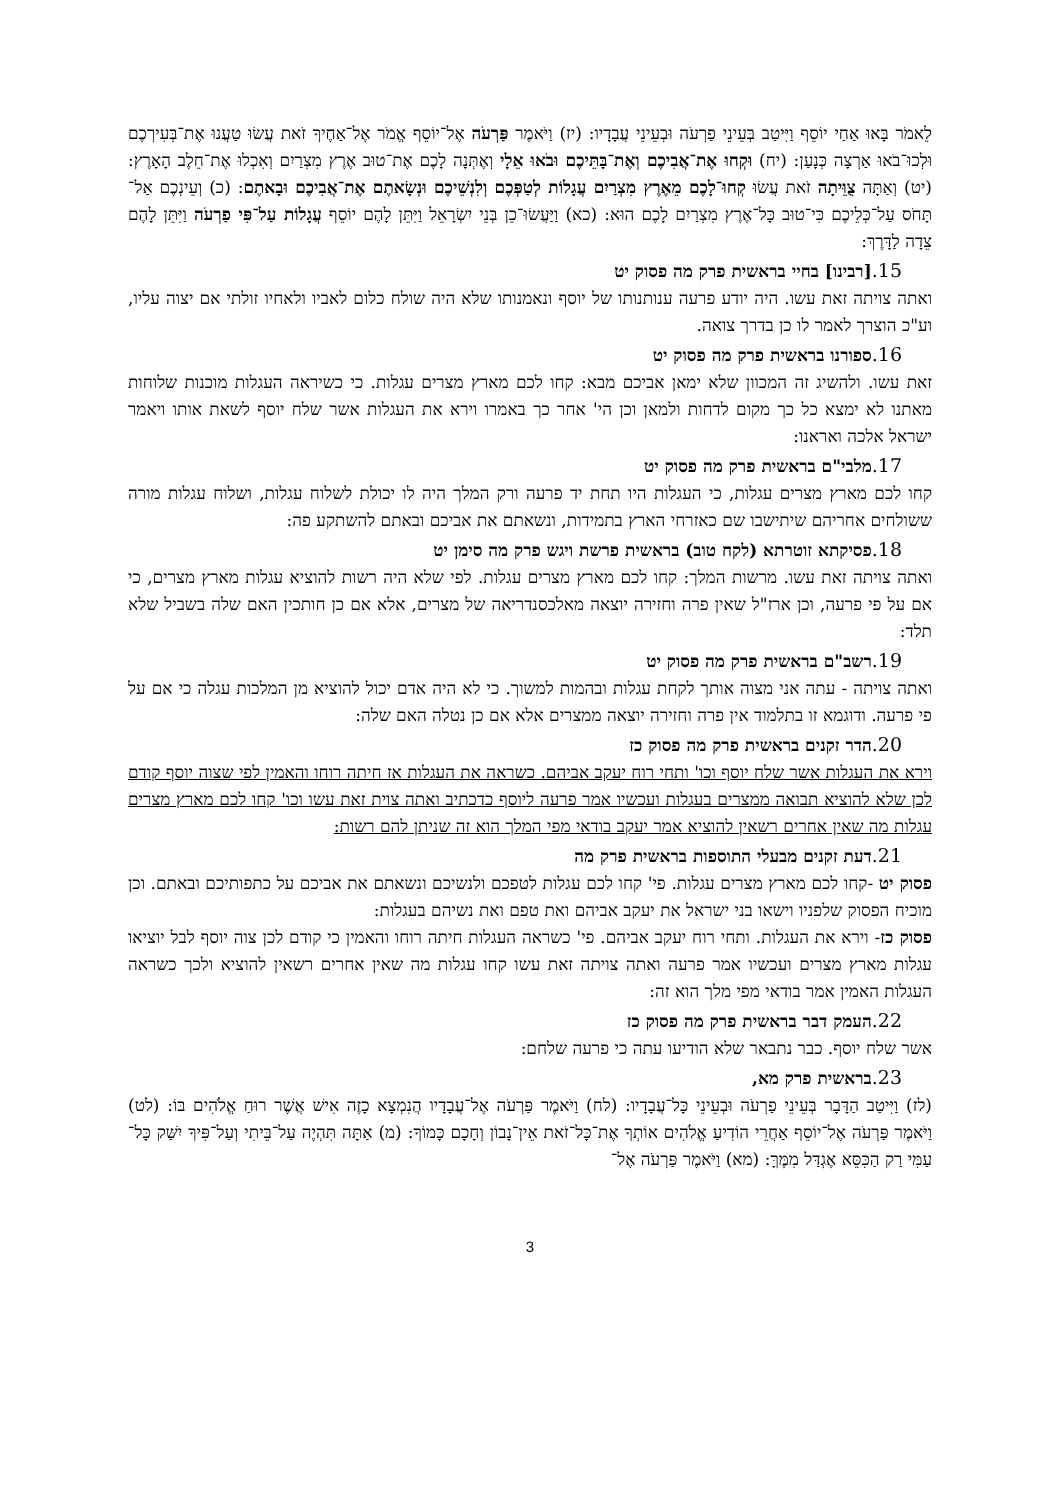לֵאמֹר בָּאוּ אַחַי יוֹסֵף וַיִּיטַב בְּעֵינֵי פַרְעֹה וּבְעֵינֵי עֲבָדָיו: (יז) וַיֹּאמֶר פַּרְעֹה אֶל־יוֹסֵף אֱמֹר אֶל־אַחֶיךָ זֹאת עֲשׂוּ טַעֲנוּ אֶת־בְּעִירְכֶם וּלְכוּ־בֹאוּ אַרְצָה כְּנָעַן: (יח) וּקְחוּ אֶת־אֲבִיכֶם וְאֶת־בָּתֵּיכֶם וּבֹאוּ אֵלָי וְאֶתְּנָה לָכֶם אֶת־טוּב אֶרֶץ מִצְרַיִם וְאִכְלוּ אֶת־חֵלֶב הָאָרֶץ: (יט) וְאַתָּה צֻוֵּיתָה זֹאת עֲשׂוּ קְחוּ־לָכֶם מֵאֶרֶץ מִצְרַיִם עֲגָלוֹת לְטַפְּכֶם וְלִנְשֵׁיכֶם וּנְשָׂאתֶם אֶת־אֲבִיכֶם וּבָאתֶם: (כ) וְעֵינְכֶם אַל־תָּחֹס עַל־כְּלֵיכֶם כִּי־טוּב כָּל־אֶרֶץ מִצְרַיִם לָכֶם הוּא: (כא) וַיַּעֲשׂוּ־כֵן בְּנֵי יִשְׂרָאֵל וַיִּתֵּן לָהֶם יוֹסֵף עֲגָלוֹת עַל־פִּי פַרְעֹה וַיִּתֵּן לָהֶם צֵדָה לַדָּרֶךְ:
15.[רבינו] בחיי בראשית פרק מה פסוק יט
ואתה צויתה זאת עשו. היה יודע פרעה ענותנותו של יוסף ונאמנותו שלא היה שולח כלום לאביו ולאחיו זולתי אם יצוה עליו, וע"כ הוצרך לאמר לו כן בדרך צואה.
16. ספורנו בראשית פרק מה פסוק יט
זאת עשו. ולהשיג זה המכוון שלא ימאן אביכם מבא: קחו לכם מארץ מצרים עגלות. כי כשיראה העגלות מוכנות שלוחות מאתנו לא ימצא כל כך מקום לדחות ולמאן וכן הי' אחר כך באמרו וירא את העגלות אשר שלח יוסף לשאת אותו ויאמר ישראל אלכה ואראנו:
17. מלבי"ם בראשית פרק מה פסוק יט
קחו לכם מארץ מצרים עגלות, כי העגלות היו תחת יד פרעה ורק המלך היה לו יכולת לשלוח עגלות, ושלוח עגלות מורה ששולחים אחריהם שיתישבו שם כאזרחי הארץ בתמידות, ונשאתם את אביכם ובאתם להשתקע פה:
18. פסיקתא זוטרתא (לקח טוב) בראשית פרשת ויגש פרק מה סימן יט
ואתה צויתה זאת עשו. מרשות המלך: קחו לכם מארץ מצרים עגלות. לפי שלא היה רשות להוציא עגלות מארץ מצרים, כי אם על פי פרעה, וכן ארז"ל שאין פרה וחזירה יוצאה מאלכסנדריאה של מצרים, אלא אם כן חותכין האם שלה בשביל שלא תלד:
19. רשב"ם בראשית פרק מה פסוק יט
ואתה צויתה - עתה אני מצוה אותך לקחת עגלות ובהמות למשוך. כי לא היה אדם יכול להוציא מן המלכות עגלה כי אם על פי פרעה. ודוגמא זו בתלמוד אין פרה וחזירה יוצאה ממצרים אלא אם כן נטלה האם שלה:
20. הדר זקנים בראשית פרק מה פסוק כז
וירא את העגלות אשר שלח יוסף וכו' ותחי רוח יעקב אביהם. כשראה את העגלות אז חיתה רוחו והאמין לפי שצוה יוסף קודם לכן שלא להוציא תבואה ממצרים בעגלות ועכשיו אמר פרעה ליוסף כדכתיב ואתה צוית זאת עשו וכו' קחו לכם מארץ מצרים עגלות מה שאין אחרים רשאין להוציא אמר יעקב בודאי מפי המלך הוא זה שניתן להם רשות:
21. דעת זקנים מבעלי התוספות בראשית פרק מה
פסוק יט -קחו לכם מארץ מצרים עגלות. פי' קחו לכם עגלות לטפכם ולנשיכם ונשאתם את אביכם על כתפותיכם ובאתם. וכן מוכיח הפסוק שלפניו וישאו בני ישראל את יעקב אביהם ואת טפם ואת נשיהם בעגלות:
פסוק כז- וירא את העגלות. ותחי רוח יעקב אביהם. פי' כשראה העגלות חיתה רוחו והאמין כי קודם לכן צוה יוסף לבל יוציאו עגלות מארץ מצרים ועכשיו אמר פרעה ואתה צויתה זאת עשו קחו עגלות מה שאין אחרים רשאין להוציא ולכך כשראה העגלות האמין אמר בודאי מפי מלך הוא זה:
22. העמק דבר בראשית פרק מה פסוק כז
אשר שלח יוסף. כבר נתבאר שלא הודיעו עתה כי פרעה שלחם:
23. בראשית פרק מא,
(לז) וַיִּיטַב הַדָּבָר בְּעֵינֵי פַרְעֹה וּבְעֵינֵי כָּל־עֲבָדָיו: (לח) וַיֹּאמֶר פַּרְעֹה אֶל־עֲבָדָיו הֲנִמְצָא כָזֶה אִישׁ אֲשֶׁר רוּחַ אֱלֹהִים בּוֹ: (לט) וַיֹּאמֶר פַּרְעֹה אֶל־יוֹסֵף אַחֲרֵי הוֹדִיעַ אֱלֹהִים אוֹתְךָ אֶת־כָּל־זֹאת אֵין־נָבוֹן וְחָכָם כָּמוֹךָ: (מ) אַתָּה תִּהְיֶה עַל־בֵּיתִי וְעַל־פִּיךָ יִשַּׁק כָּל־עַמִּי רַק הַכִּסֵּא אֶגְדַּל מִמֶּךָּ: (מא) וַיֹּאמֶר פַּרְעֹה אֶל־
3